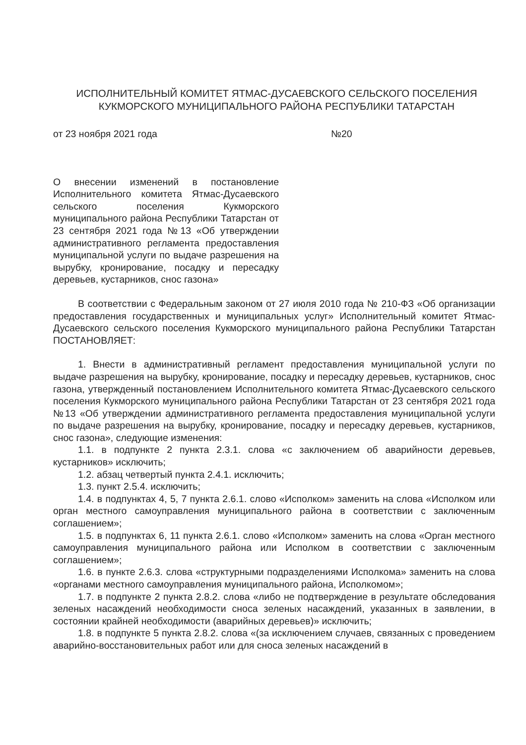ИСПОЛНИТЕЛЬНЫЙ КОМИТЕТ ЯТМАС-ДУСАЕВСКОГО СЕЛЬСКОГО ПОСЕЛЕНИЯ
КУКМОРСКОГО МУНИЦИПАЛЬНОГО РАЙОНА РЕСПУБЛИКИ ТАТАРСТАН
от 23 ноября 2021 года №20
О внесении изменений в постановление Исполнительного комитета Ятмас-Дусаевского сельского поселения Кукморского муниципального района Республики Татарстан от 23 сентября 2021 года №13 «Об утверждении административного регламента предоставления муниципальной услуги по выдаче разрешения на вырубку, кронирование, посадку и пересадку деревьев, кустарников, снос газона»
В соответствии с Федеральным законом от 27 июля 2010 года № 210-ФЗ «Об организации предоставления государственных и муниципальных услуг» Исполнительный комитет Ятмас-Дусаевского сельского поселения Кукморского муниципального района Республики Татарстан ПОСТАНОВЛЯЕТ:
1. Внести в административный регламент предоставления муниципальной услуги по выдаче разрешения на вырубку, кронирование, посадку и пересадку деревьев, кустарников, снос газона, утвержденный постановлением Исполнительного комитета Ятмас-Дусаевского сельского поселения Кукморского муниципального района Республики Татарстан от 23 сентября 2021 года №13 «Об утверждении административного регламента предоставления муниципальной услуги по выдаче разрешения на вырубку, кронирование, посадку и пересадку деревьев, кустарников, снос газона», следующие изменения:
1.1. в подпункте 2 пункта 2.3.1. слова «с заключением об аварийности деревьев, кустарников» исключить;
1.2. абзац четвертый пункта 2.4.1. исключить;
1.3. пункт 2.5.4. исключить;
1.4. в подпунктах 4, 5, 7 пункта 2.6.1. слово «Исполком» заменить на слова «Исполком или орган местного самоуправления муниципального района в соответствии с заключенным соглашением»;
1.5. в подпунктах 6, 11 пункта 2.6.1. слово «Исполком» заменить на слова «Орган местного самоуправления муниципального района или Исполком в соответствии с заключенным соглашением»;
1.6. в пункте 2.6.3. слова «структурными подразделениями Исполкома» заменить на слова «органами местного самоуправления муниципального района, Исполкомом»;
1.7. в подпункте 2 пункта 2.8.2. слова «либо не подтверждение в результате обследования зеленых насаждений необходимости сноса зеленых насаждений, указанных в заявлении, в состоянии крайней необходимости (аварийных деревьев)» исключить;
1.8. в подпункте 5 пункта 2.8.2. слова «(за исключением случаев, связанных с проведением аварийно-восстановительных работ или для сноса зеленых насаждений в